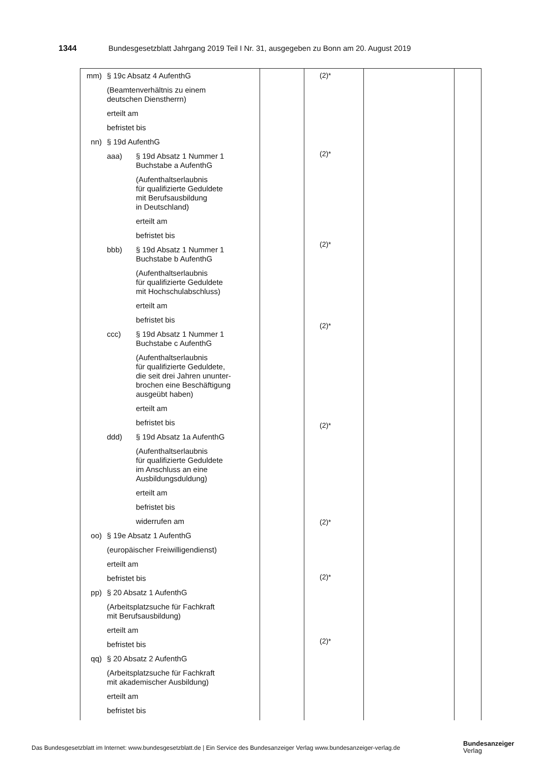1344 Bundesgesetzblatt Jahrgang 2019 Teil I Nr. 31, ausgegeben zu Bonn am 20. August 2019
| mm) § 19c Absatz 4 AufenthG (Beamtenverhältnis zu einem deutschen Dienstherrn) erteilt am befristet bis nn) § 19d AufenthG aaa) § 19d Absatz 1 Nummer 1 Buchstabe a AufenthG (Aufenthaltserlaubnis für qualifizierte Geduldete mit Berufsausbildung in Deutschland) erteilt am befristet bis bbb) § 19d Absatz 1 Nummer 1 Buchstabe b AufenthG (Aufenthaltserlaubnis für qualifizierte Geduldete mit Hochschulabschluss) erteilt am befristet bis ccc) § 19d Absatz 1 Nummer 1 Buchstabe c AufenthG (Aufenthaltserlaubnis für qualifizierte Geduldete, die seit drei Jahren ununter- brochen eine Beschäftigung ausgeübt haben) erteilt am befristet bis ddd) § 19d Absatz 1a AufenthG (Aufenthaltserlaubnis für qualifizierte Geduldete im Anschluss an eine Ausbildungsduldung) erteilt am befristet bis widerrufen am oo) § 19e Absatz 1 AufenthG (europäischer Freiwilligendienst) erteilt am befristet bis pp) § 20 Absatz 1 AufenthG (Arbeitsplatzsuche für Fachkraft mit Berufsausbildung) erteilt am befristet bis qq) § 20 Absatz 2 AufenthG (Arbeitsplatzsuche für Fachkraft mit akademischer Ausbildung) erteilt am befristet bis | | (2)* (2)* (2)* (2)* (2)* (2)* (2)* (2)* | | |
Das Bundesgesetzblatt im Internet: www.bundesgesetzblatt.de | Ein Service des Bundesanzeiger Verlag www.bundesanzeiger-verlag.de
Bundesanzeiger
Verlag